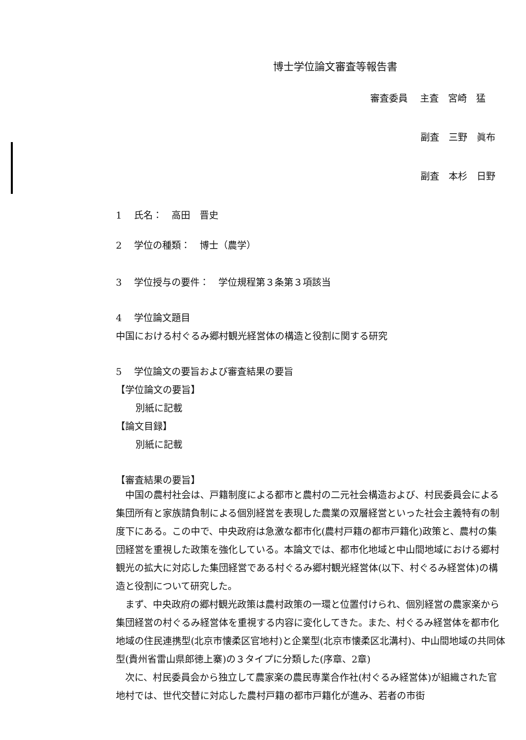博士学位論文審査等報告書
審査委員　 主査　宮崎　猛
副査　三野　眞布
副査　本杉　日野
1　 氏名：　高田　晋史
2　 学位の種類：　博士（農学）
3　 学位授与の要件：　学位規程第３条第３項該当
4　 学位論文題目
中国における村ぐるみ郷村観光経営体の構造と役割に関する研究
5　 学位論文の要旨および審査結果の要旨
【学位論文の要旨】
別紙に記載
【論文目録】
別紙に記載
【審査結果の要旨】
　中国の農村社会は、戸籍制度による都市と農村の二元社会構造および、村民委員会による集団所有と家族請負制による個別経営を表現した農業の双層経営といった社会主義特有の制度下にある。この中で、中央政府は急激な都市化(農村戸籍の都市戸籍化)政策と、農村の集団経営を重視した政策を強化している。本論文では、都市化地域と中山間地域における郷村観光の拡大に対応した集団経営である村ぐるみ郷村観光経営体(以下、村ぐるみ経営体)の構造と役割について研究した。
　まず、中央政府の郷村観光政策は農村政策の一環と位置付けられ、個別経営の農家楽から集団経営の村ぐるみ経営体を重視する内容に変化してきた。また、村ぐるみ経営体を都市化地域の住民連携型(北京市懐柔区官地村)と企業型(北京市懐柔区北溝村)、中山間地域の共同体型(貴州省雷山県郎徳上寨)の３タイプに分類した(序章、2章)
　次に、村民委員会から独立して農家楽の農民専業合作社(村ぐるみ経営体)が組織された官地村では、世代交替に対応した農村戸籍の都市戸籍化が進み、若者の市街